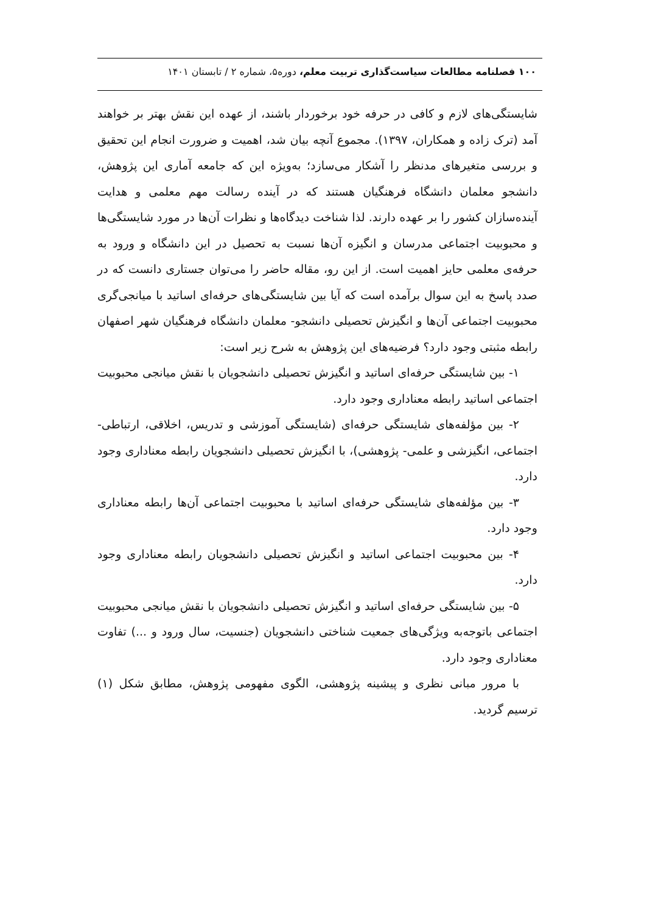۱۰۰ فصلنامه مطالعات سیاست‌گذاری تربیت معلم، دوره۵، شماره ۲ / تابستان ۱۴۰۱
شایستگی‌های لازم و کافی در حرفه خود برخوردار باشند، از عهده این نقش بهتر بر خواهند آمد (ترک زاده و همکاران، ۱۳۹۷). مجموع آنچه بیان شد، اهمیت و ضرورت انجام این تحقیق و بررسی متغیرهای مدنظر را آشکار می‌سازد؛ به‌ویژه این که جامعه آماری این پژوهش، دانشجو معلمان دانشگاه فرهنگیان هستند که در آینده رسالت مهم معلمی و هدایت آینده‌سازان کشور را بر عهده دارند. لذا شناخت دیدگاه‌ها و نظرات آن‌ها در مورد شایستگی‌ها و محبوبیت اجتماعی مدرسان و انگیزه آن‌ها نسبت به تحصیل در این دانشگاه و ورود به حرفه‌ی معلمی حایز اهمیت است. از این رو، مقاله حاضر را می‌توان جستاری دانست که در صدد پاسخ به این سوال برآمده است که آیا بین شایستگی‌های حرفه‌ای اساتید با میانجی‌گری محبوبیت اجتماعی آن‌ها و انگیزش تحصیلی دانشجو- معلمان دانشگاه فرهنگیان شهر اصفهان رابطه مثبتی وجود دارد؟ فرضیه‌های این پژوهش به شرح زیر است:
۱- بین شایستگی حرفه‌ای اساتید و انگیزش تحصیلی دانشجویان با نقش میانجی محبوبیت اجتماعی اساتید رابطه معناداری وجود دارد.
۲- بین مؤلفه‌های شایستگی حرفه‌ای (شایستگی آموزشی و تدریس، اخلاقی، ارتباطی- اجتماعی، انگیزشی و علمی- پژوهشی)، با انگیزش تحصیلی دانشجویان رابطه معناداری وجود دارد.
۳- بین مؤلفه‌های شایستگی حرفه‌ای اساتید با محبوبیت اجتماعی آن‌ها رابطه معناداری وجود دارد.
۴- بین محبوبیت اجتماعی اساتید و انگیزش تحصیلی دانشجویان رابطه معناداری وجود دارد.
۵- بین شایستگی حرفه‌ای اساتید و انگیزش تحصیلی دانشجویان با نقش میانجی محبوبیت اجتماعی باتوجه‌به ویژگی‌های جمعیت شناختی دانشجویان (جنسیت، سال ورود و ...) تفاوت معناداری وجود دارد.
با مرور مبانی نظری و پیشینه پژوهشی، الگوی مفهومی پژوهش، مطابق شکل (۱) ترسیم گردید.